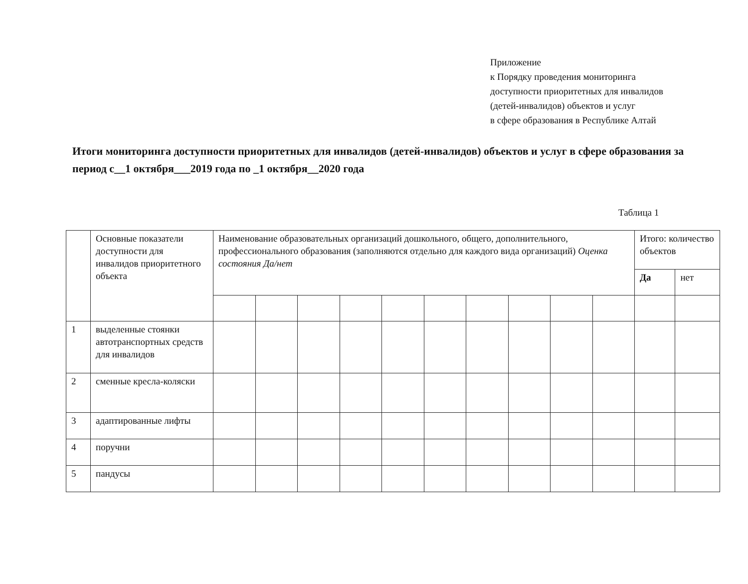Приложение
к Порядку проведения мониторинга
доступности приоритетных для инвалидов
(детей-инвалидов) объектов и услуг
в сфере образования в Республике Алтай
Итоги мониторинга доступности приоритетных для инвалидов (детей-инвалидов) объектов и услуг в сфере образования за период с__1 октября___2019 года по _1 октября__2020 года
Таблица 1
| | Основные показатели доступности для инвалидов приоритетного объекта | Наименование образовательных организаций дошкольного, общего, дополнительного, профессионального образования (заполняются отдельно для каждого вида организаций) Оценка состояния Да/нет | | | | | | | | | | Итого: количество объектов | |
| --- | --- | --- | --- | --- | --- | --- | --- | --- | --- | --- | --- | --- | --- |
| | | | | | | | | | | | | Да | нет |
| 1 | выделенные стоянки автотранспортных средств для инвалидов | | | | | | | | | | | | |
| 2 | сменные кресла-коляски | | | | | | | | | | | | |
| 3 | адаптированные лифты | | | | | | | | | | | | |
| 4 | поручни | | | | | | | | | | | | |
| 5 | пандусы | | | | | | | | | | | | |